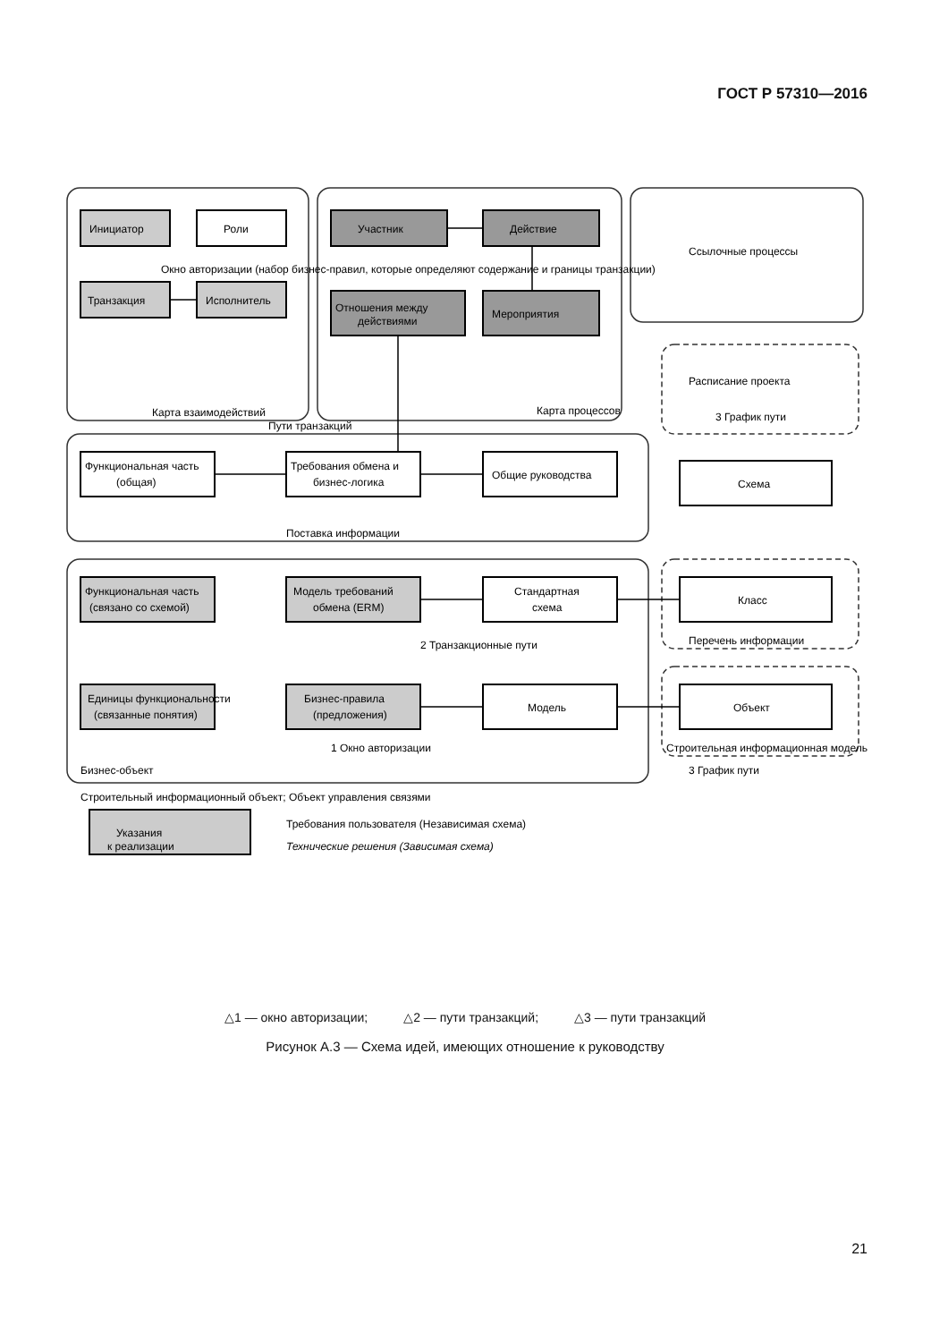ГОСТ Р 57310—2016
Инициатор
Роли
Транзакция
Исполнитель
Участник
Действие
Отношения между
действиями
Мероприятия
Ссылочные процессы
Карта взаимодействий
Карта процессов
Пути транзакций
Окно авторизации (набор бизнес-правил, которые определяют содержание и границы транзакции)
Функциональная часть
(общая)
Требования обмена и
бизнес-логика
Общие руководства
Поставка информации
Расписание проекта
3 График пути
Функциональная часть
(связано со схемой)
Модель требований
обмена (ERM)
Стандартная
схема
Класс
Схема
Перечень информации
Единицы функциональности
(связанные понятия)
Бизнес-правила
(предложения)
Модель
Объект
Строительная информационная модель
3 График пути
Бизнес-объект
2 Транзакционные пути
1 Окно авторизации
Строительный информационный объект; Объект управления связями
Указания
к реализации
Требования пользователя (Независимая схема)
Технические решения (Зависимая схема)
△1 — окно авторизации; △2 — пути транзакций; △3 — пути транзакций
Рисунок А.3 — Схема идей, имеющих отношение к руководству
21